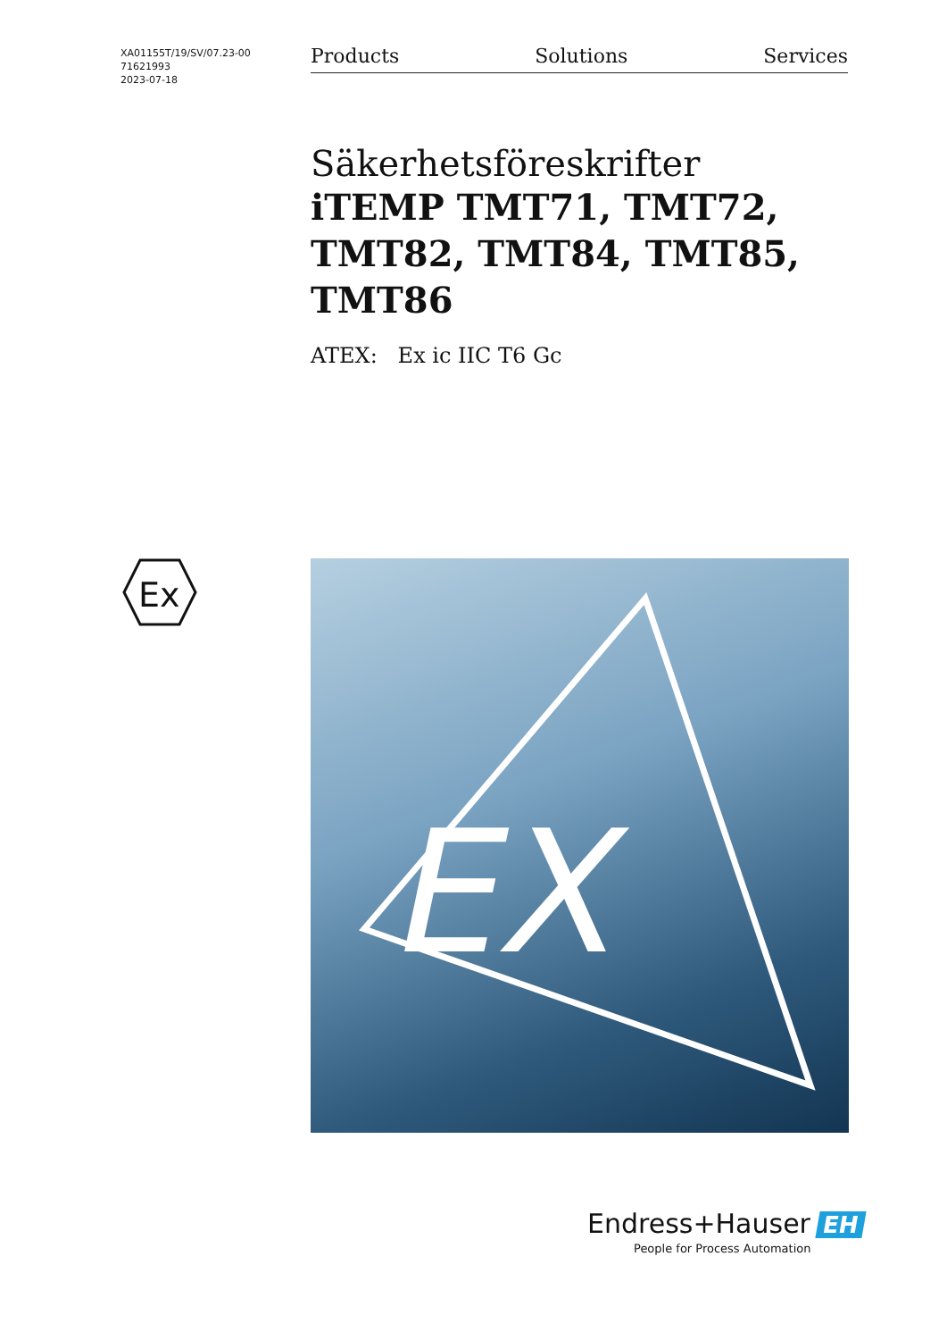XA01155T/19/SV/07.23-00
71621993
2023-07-18
Products Solutions Services
Säkerhetsföreskrifter
iTEMP TMT71, TMT72, TMT82, TMT84, TMT85, TMT86
ATEX: Ex ic IIC T6 Gc
Ex
EX
Endress+Hauser EH
People for Process Automation